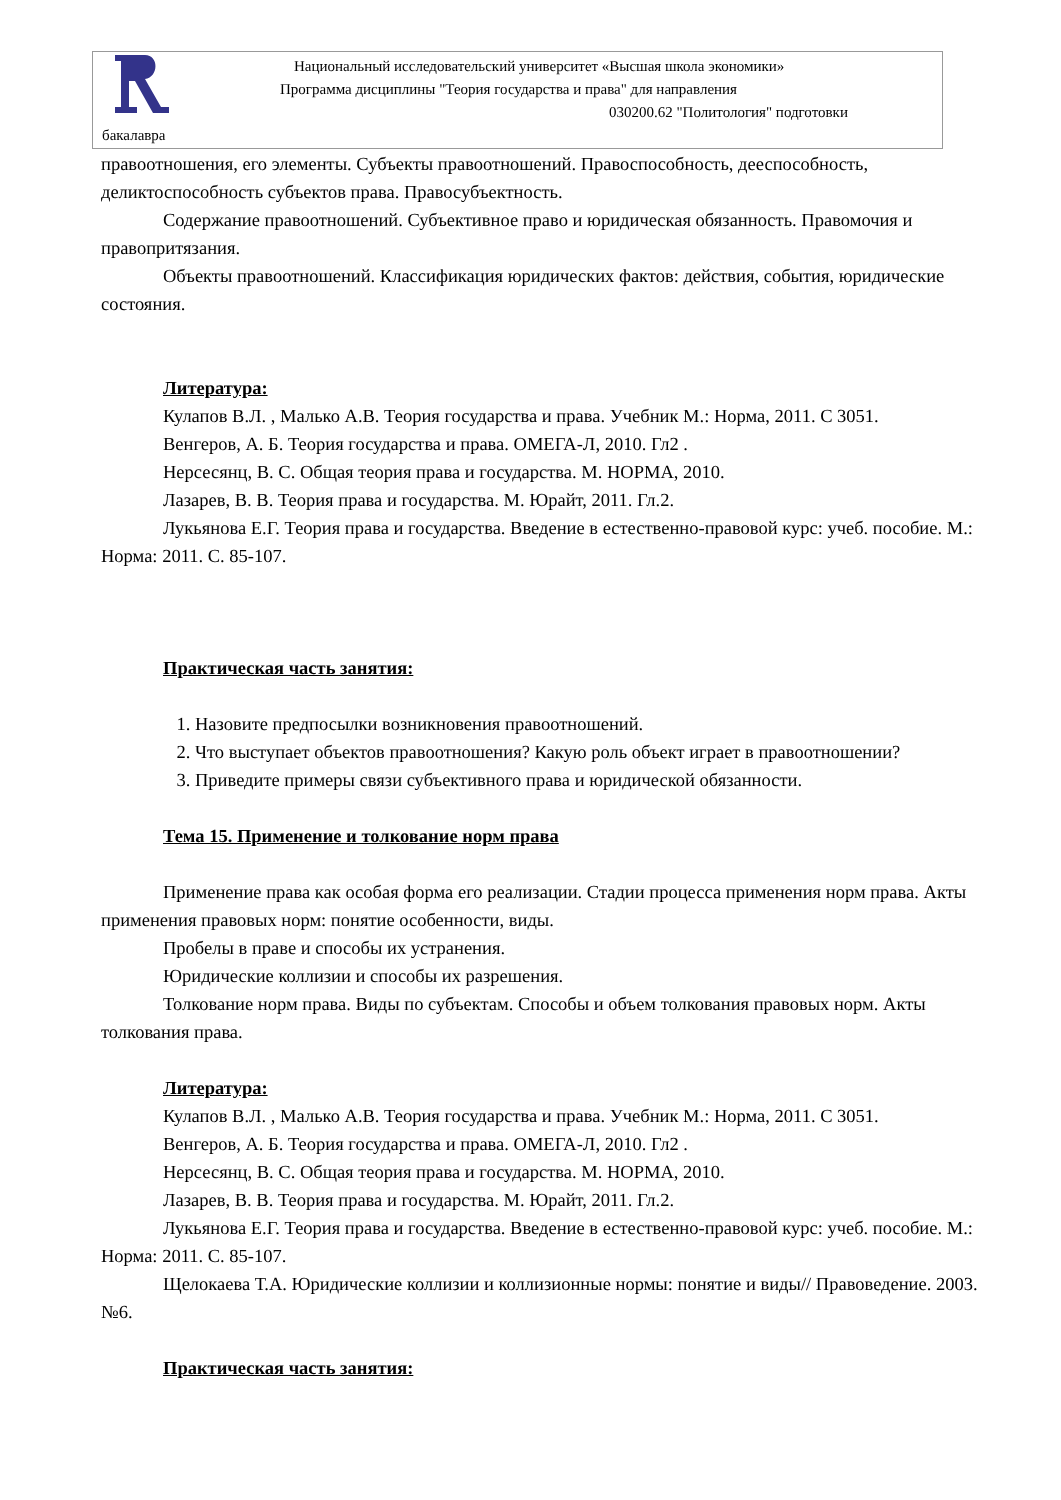Национальный исследовательский университет «Высшая школа экономики»
Программа дисциплины "Теория государства и права" для направления
030200.62 "Политология" подготовки
бакалавра
правоотношения, его элементы. Субъекты правоотношений. Правоспособность, дееспособность, деликтоспособность субъектов права. Правосубъектность.
Содержание правоотношений. Субъективное право и юридическая обязанность. Правомочия и правопритязания.
Объекты правоотношений. Классификация юридических фактов: действия, события, юридические состояния.
Литература:
Кулапов В.Л. , Малько А.В. Теория государства и права. Учебник М.: Норма, 2011. С 3051.
Венгеров, А. Б. Теория государства и права. ОМЕГА-Л, 2010. Гл2 .
Нерсесянц, В. С. Общая теория права и государства. М. НОРМА, 2010.
Лазарев, В. В. Теория права и государства. М. Юрайт, 2011. Гл.2.
Лукьянова Е.Г. Теория права и государства. Введение в естественно-правовой курс: учеб. пособие. М.: Норма: 2011. С. 85-107.
Практическая часть занятия:
1. Назовите предпосылки возникновения правоотношений.
2. Что выступает объектов правоотношения? Какую роль объект играет в правоотношении?
3. Приведите примеры связи субъективного права и юридической обязанности.
Тема 15. Применение и толкование норм права
Применение права как особая форма его реализации. Стадии процесса применения норм права. Акты применения правовых норм: понятие особенности, виды.
Пробелы в праве и способы их устранения.
Юридические коллизии и способы их разрешения.
Толкование норм права. Виды по субъектам. Способы и объем толкования правовых норм. Акты толкования права.
Литература:
Кулапов В.Л. , Малько А.В. Теория государства и права. Учебник М.: Норма, 2011. С 3051.
Венгеров, А. Б. Теория государства и права. ОМЕГА-Л, 2010. Гл2 .
Нерсесянц, В. С. Общая теория права и государства. М. НОРМА, 2010.
Лазарев, В. В. Теория права и государства. М. Юрайт, 2011. Гл.2.
Лукьянова Е.Г. Теория права и государства. Введение в естественно-правовой курс: учеб. пособие. М.: Норма: 2011. С. 85-107.
Щелокаева Т.А. Юридические коллизии и коллизионные нормы: понятие и виды// Правоведение. 2003. №6.
Практическая часть занятия: